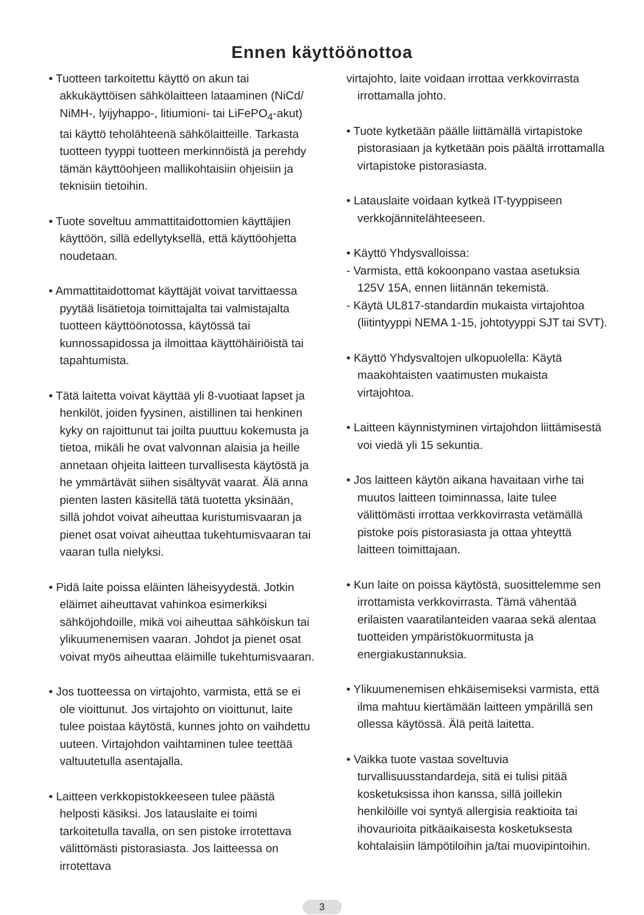Ennen käyttöönottoa
• Tuotteen tarkoitettu käyttö on akun tai akkukäyttöisen sähkölaitteen lataaminen (NiCd/ NiMH-, lyijyhappo-, litiumioni- tai LiFePO<sub>4</sub>-akut) tai käyttö teholähteenä sähkölaitteille. Tarkasta tuotteen tyyppi tuotteen merkinnöistä ja perehdy tämän käyttöohjeen mallikohtaisiin ohjeisiin ja teknisiin tietoihin.
• Tuote soveltuu ammattitaidottomien käyttäjien käyttöön, sillä edellytyksellä, että käyttöohjetta noudetaan.
• Ammattitaidottomat käyttäjät voivat tarvittaessa pyytää lisätietoja toimittajalta tai valmistajalta tuotteen käyttöönotossa, käytössä tai kunnossapidossa ja ilmoittaa käyttöhäiriöistä tai tapahtumista.
• Tätä laitetta voivat käyttää yli 8-vuotiaat lapset ja henkilöt, joiden fyysinen, aistillinen tai henkinen kyky on rajoittunut tai joilta puuttuu kokemusta ja tietoa, mikäli he ovat valvonnan alaisia ja heille annetaan ohjeita laitteen turvallisesta käytöstä ja he ymmärtävät siihen sisältyvät vaarat. Älä anna pienten lasten käsitellä tätä tuotetta yksinään, sillä johdot voivat aiheuttaa kuristumisvaaran ja pienet osat voivat aiheuttaa tukehtumisvaaran tai vaaran tulla nielyksi.
• Pidä laite poissa eläinten läheisyydestä. Jotkin eläimet aiheuttavat vahinkoa esimerkiksi sähköjohdoille, mikä voi aiheuttaa sähköiskun tai ylikuumenemisen vaaran. Johdot ja pienet osat voivat myös aiheuttaa eläimille tukehtumisvaaran.
• Jos tuotteessa on virtajohto, varmista, että se ei ole vioittunut. Jos virtajohto on vioittunut, laite tulee poistaa käytöstä, kunnes johto on vaihdettu uuteen. Virtajohdon vaihtaminen tulee teettää valtuutetulla asentajalla.
• Laitteen verkkopistokkeeseen tulee päästä helposti käsiksi. Jos latauslaite ei toimi tarkoitetulla tavalla, on sen pistoke irrotettava välittömästi pistorasiasta. Jos laitteessa on irrotettava
virtajohto, laite voidaan irrottaa verkkovirrasta irrottamalla johto.
• Tuote kytketään päälle liittämällä virtapistoke pistorasiaan ja kytketään pois päältä irrottamalla virtapistoke pistorasiasta.
• Latauslaite voidaan kytkeä IT-tyyppiseen verkkojännitelähteeseen.
• Käyttö Yhdysvalloissa:
- Varmista, että kokoonpano vastaa asetuksia 125V 15A, ennen liitännän tekemistä.
- Käytä UL817-standardin mukaista virtajohtoa (liitintyyppi NEMA 1-15, johtotyyppi SJT tai SVT).
• Käyttö Yhdysvaltojen ulkopuolella: Käytä maakohtaisten vaatimusten mukaista virtajohtoa.
• Laitteen käynnistyminen virtajohdon liittämisestä voi viedä yli 15 sekuntia.
• Jos laitteen käytön aikana havaitaan virhe tai muutos laitteen toiminnassa, laite tulee välittömästi irrottaa verkkovirrasta vetämällä pistoke pois pistorasiasta ja ottaa yhteyttä laitteen toimittajaan.
• Kun laite on poissa käytöstä, suosittelemme sen irrottamista verkkovirrasta. Tämä vähentää erilaisten vaaratilanteiden vaaraa sekä alentaa tuotteiden ympäristökuormitusta ja energiakustannuksia.
• Ylikuumenemisen ehkäisemiseksi varmista, että ilma mahtuu kiertämään laitteen ympärillä sen ollessa käytössä. Älä peitä laitetta.
• Vaikka tuote vastaa soveltuvia turvallisuusstandardeja, sitä ei tulisi pitää kosketuksissa ihon kanssa, sillä joillekin henkilöille voi syntyä allergisia reaktioita tai ihovaurioita pitkäaikaisesta kosketuksesta kohtalaisiin lämpötiloihin ja/tai muovipintoihin.
3